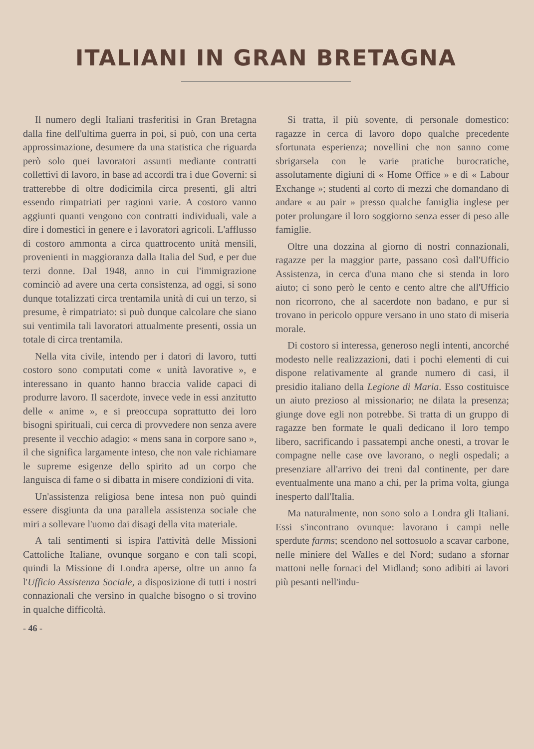ITALIANI IN GRAN BRETAGNA
Il numero degli Italiani trasferitisi in Gran Bretagna dalla fine dell'ultima guerra in poi, si può, con una certa approssimazione, desumere da una statistica che riguarda però solo quei lavoratori assunti mediante contratti collettivi di lavoro, in base ad accordi tra i due Governi: si tratterebbe di oltre dodicimila circa presenti, gli altri essendo rimpatriati per ragioni varie. A costoro vanno aggiunti quanti vengono con contratti individuali, vale a dire i domestici in genere e i lavoratori agricoli. L'afflusso di costoro ammonta a circa quattrocento unità mensili, provenienti in maggioranza dalla Italia del Sud, e per due terzi donne. Dal 1948, anno in cui l'immigrazione cominciò ad avere una certa consistenza, ad oggi, si sono dunque totalizzati circa trentamila unità di cui un terzo, si presume, è rimpatriato: si può dunque calcolare che siano sui ventimila tali lavoratori attualmente presenti, ossia un totale di circa trentamila.
Nella vita civile, intendo per i datori di lavoro, tutti costoro sono computati come « unità lavorative », e interessano in quanto hanno braccia valide capaci di produrre lavoro. Il sacerdote, invece vede in essi anzitutto delle « anime », e si preoccupa soprattutto dei loro bisogni spirituali, cui cerca di provvedere non senza avere presente il vecchio adagio: « mens sana in corpore sano », il che significa largamente inteso, che non vale richiamare le supreme esigenze dello spirito ad un corpo che languisca di fame o si dibatta in misere condizioni di vita.
Un'assistenza religiosa bene intesa non può quindi essere disgiunta da una parallela assistenza sociale che miri a sollevare l'uomo dai disagi della vita materiale.
A tali sentimenti si ispira l'attività delle Missioni Cattoliche Italiane, ovunque sorgano e con tali scopi, quindi la Missione di Londra aperse, oltre un anno fa l'Ufficio Assistenza Sociale, a disposizione di tutti i nostri connazionali che versino in qualche bisogno o si trovino in qualche difficoltà.
Si tratta, il più sovente, di personale domestico: ragazze in cerca di lavoro dopo qualche precedente sfortunata esperienza; novellini che non sanno come sbrigarsela con le varie pratiche burocratiche, assolutamente digiuni di « Home Office » e di « Labour Exchange »; studenti al corto di mezzi che domandano di andare « au pair » presso qualche famiglia inglese per poter prolungare il loro soggiorno senza esser di peso alle famiglie.
Oltre una dozzina al giorno di nostri connazionali, ragazze per la maggior parte, passano così dall'Ufficio Assistenza, in cerca d'una mano che si stenda in loro aiuto; ci sono però le cento e cento altre che all'Ufficio non ricorrono, che al sacerdote non badano, e pur si trovano in pericolo oppure versano in uno stato di miseria morale.
Di costoro si interessa, generoso negli intenti, ancorché modesto nelle realizzazioni, dati i pochi elementi di cui dispone relativamente al grande numero di casi, il presidio italiano della Legione di Maria. Esso costituisce un aiuto prezioso al missionario; ne dilata la presenza; giunge dove egli non potrebbe. Si tratta di un gruppo di ragazze ben formate le quali dedicano il loro tempo libero, sacrificando i passatempi anche onesti, a trovar le compagne nelle case ove lavorano, o negli ospedali; a presenziare all'arrivo dei treni dal continente, per dare eventualmente una mano a chi, per la prima volta, giunga inesperto dall'Italia.
Ma naturalmente, non sono solo a Londra gli Italiani. Essi s'incontrano ovunque: lavorano i campi nelle sperdute farms; scendono nel sottosuolo a scavar carbone, nelle miniere del Walles e del Nord; sudano a sfornar mattoni nelle fornaci del Midland; sono adibiti ai lavori più pesanti nell'indu-
- 46 -